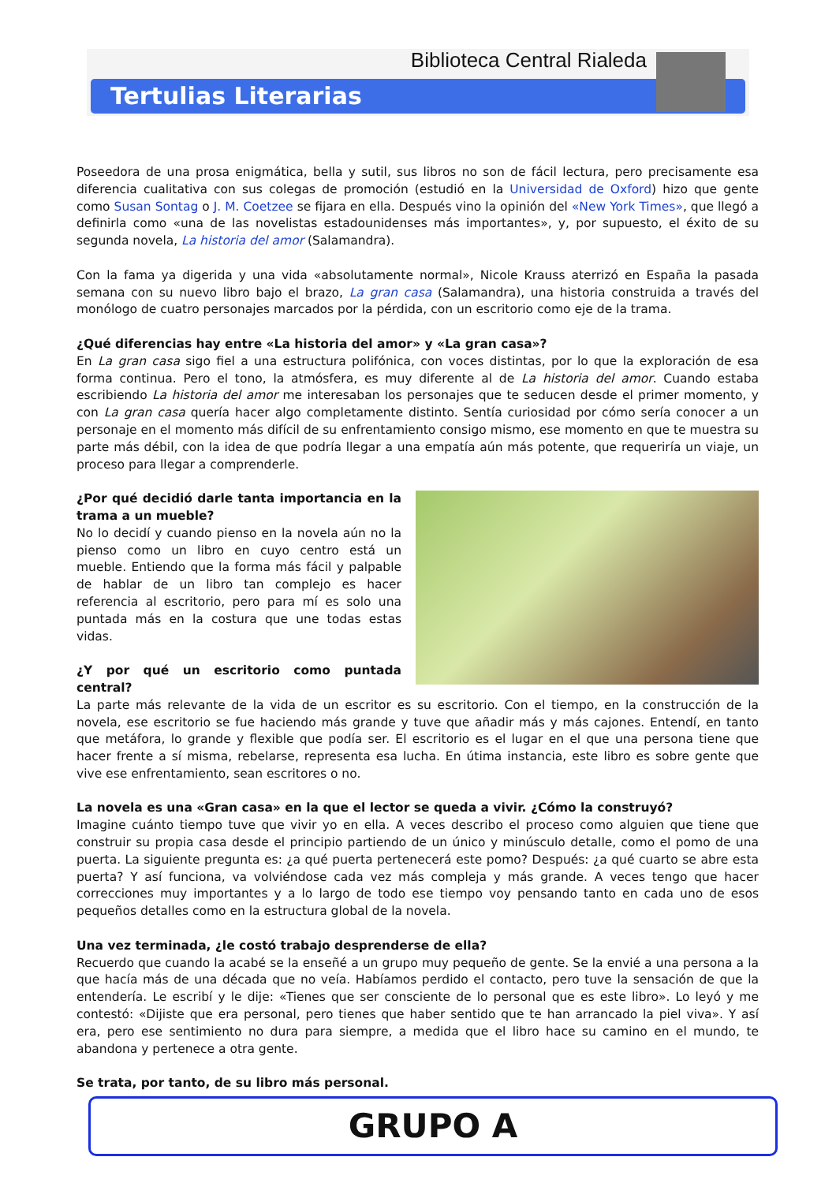Biblioteca Central Rialeda
Tertulias Literarias
Poseedora de una prosa enigmática, bella y sutil, sus libros no son de fácil lectura, pero precisamente esa diferencia cualitativa con sus colegas de promoción (estudió en la Universidad de Oxford) hizo que gente como Susan Sontag o J. M. Coetzee se fijara en ella. Después vino la opinión del «New York Times», que llegó a definirla como «una de las novelistas estadounidenses más importantes», y, por supuesto, el éxito de su segunda novela, La historia del amor (Salamandra).
Con la fama ya digerida y una vida «absolutamente normal», Nicole Krauss aterrizó en España la pasada semana con su nuevo libro bajo el brazo, La gran casa (Salamandra), una historia construida a través del monólogo de cuatro personajes marcados por la pérdida, con un escritorio como eje de la trama.
¿Qué diferencias hay entre «La historia del amor» y «La gran casa»?
En La gran casa sigo fiel a una estructura polifónica, con voces distintas, por lo que la exploración de esa forma continua. Pero el tono, la atmósfera, es muy diferente al de La historia del amor. Cuando estaba escribiendo La historia del amor me interesaban los personajes que te seducen desde el primer momento, y con La gran casa quería hacer algo completamente distinto. Sentía curiosidad por cómo sería conocer a un personaje en el momento más difícil de su enfrentamiento consigo mismo, ese momento en que te muestra su parte más débil, con la idea de que podría llegar a una empatía aún más potente, que requeriría un viaje, un proceso para llegar a comprenderle.
¿Por qué decidió darle tanta importancia en la trama a un mueble?
No lo decidí y cuando pienso en la novela aún no la pienso como un libro en cuyo centro está un mueble. Entiendo que la forma más fácil y palpable de hablar de un libro tan complejo es hacer referencia al escritorio, pero para mí es solo una puntada más en la costura que une todas estas vidas.
¿Y por qué un escritorio como puntada central?
La parte más relevante de la vida de un escritor es su escritorio. Con el tiempo, en la construcción de la novela, ese escritorio se fue haciendo más grande y tuve que añadir más y más cajones. Entendí, en tanto que metáfora, lo grande y flexible que podía ser. El escritorio es el lugar en el que una persona tiene que hacer frente a sí misma, rebelarse, representa esa lucha. En útima instancia, este libro es sobre gente que vive ese enfrentamiento, sean escritores o no.
La novela es una «Gran casa» en la que el lector se queda a vivir. ¿Cómo la construyó?
Imagine cuánto tiempo tuve que vivir yo en ella. A veces describo el proceso como alguien que tiene que construir su propia casa desde el principio partiendo de un único y minúsculo detalle, como el pomo de una puerta. La siguiente pregunta es: ¿a qué puerta pertenecerá este pomo? Después: ¿a qué cuarto se abre esta puerta? Y así funciona, va volviéndose cada vez más compleja y más grande. A veces tengo que hacer correcciones muy importantes y a lo largo de todo ese tiempo voy pensando tanto en cada uno de esos pequeños detalles como en la estructura global de la novela.
Una vez terminada, ¿le costó trabajo desprenderse de ella?
Recuerdo que cuando la acabé se la enseñé a un grupo muy pequeño de gente. Se la envié a una persona a la que hacía más de una década que no veía. Habíamos perdido el contacto, pero tuve la sensación de que la entendería. Le escribí y le dije: «Tienes que ser consciente de lo personal que es este libro». Lo leyó y me contestó: «Dijiste que era personal, pero tienes que haber sentido que te han arrancado la piel viva». Y así era, pero ese sentimiento no dura para siempre, a medida que el libro hace su camino en el mundo, te abandona y pertenece a otra gente.
Se trata, por tanto, de su libro más personal.
GRUPO A